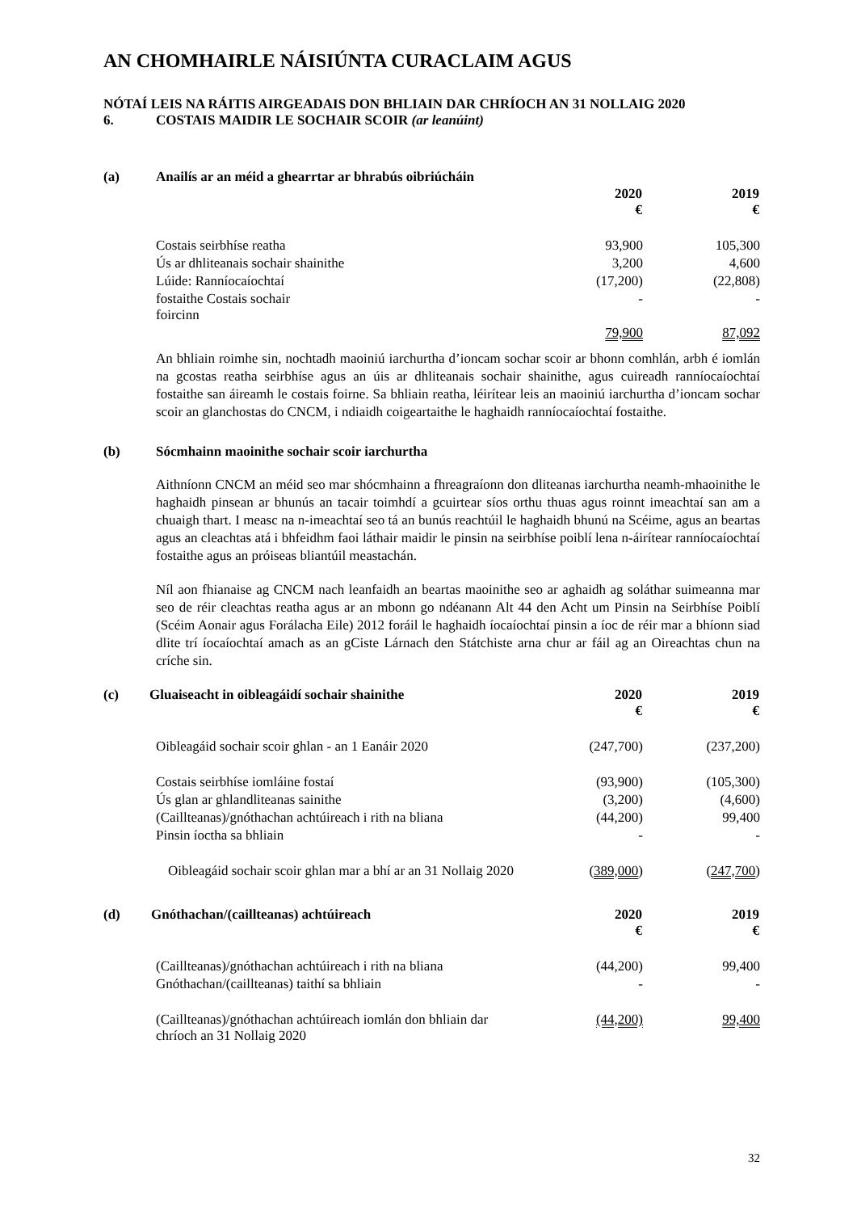AN CHOMHAIRLE NÁISIÚNTA CURACLAIM AGUS
NÓTAÍ LEIS NA RÁITIS AIRGEADAIS DON BHLIAIN DAR CHRÍOCH AN 31 NOLLAIG 2020
6. COSTAIS MAIDIR LE SOCHAIR SCOIR (ar leanúint)
(a) Anailís ar an méid a ghearrtar ar bhrabús oibriúcháin
| | 2020 € | 2019 € |
| --- | --- | --- |
| Costais seirbhíse reatha | 93,900 | 105,300 |
| Ús ar dhliteanais sochair shainithe | 3,200 | 4,600 |
| Lúide: Ranníocaíochtaí | (17,200) | (22,808) |
| fostaithe Costais sochair foircinn | - | - |
| | 79,900 | 87,092 |
An bhliain roimhe sin, nochtadh maoiniú iarchurtha d’ioncam sochar scoir ar bhonn comhlán, arbh é iomlán na gcostas reatha seirbhíse agus an úis ar dhliteanais sochair shainithe, agus cuireadh ranníocaíochtaí fostaithe san áireamh le costais foirne. Sa bhliain reatha, léirítear leis an maoiniú iarchurtha d’ioncam sochar scoir an glanchostas do CNCM, i ndiaidh coigeartaithe le haghaidh ranníocaíochtaí fostaithe.
(b) Sócmhainn maoinithe sochair scoir iarchurtha
Aithníonn CNCM an méid seo mar shócmhainn a fhreagraíonn don dliteanas iarchurtha neamh-mhaoinithe le haghaidh pinsean ar bhunús an tacair toimhdí a gcuirtear síos orthu thuas agus roinnt imeachtaí san am a chuaigh thart. I measc na n-imeachtaí seo tá an bunús reachtúil le haghaidh bhunú na Scéime, agus an beartas agus an cleachtas atá i bhfeidhm faoi láthair maidir le pinsin na seirbhíse poiblí lena n-áirítear ranníocaíochtaí fostaithe agus an próiseas bliantúil meastachán.
Níl aon fhianaise ag CNCM nach leanfaidh an beartas maoinithe seo ar aghaidh ag soláthar suimeanna mar seo de réir cleachtas reatha agus ar an mbonn go ndéanann Alt 44 den Acht um Pinsin na Seirbhíse Poiblí (Scéim Aonair agus Forálacha Eile) 2012 foráil le haghaidh íocaíochtaí pinsin a íoc de réir mar a bhíonn siad dlite trí íocaíochtaí amach as an gCiste Lárnach den Státchiste arna chur ar fáil ag an Oireachtas chun na críche sin.
| (c) Gluaiseacht in oibleagáidí sochair shainithe | 2020 € | 2019 € |
| Oibleagáid sochair scoir ghlan - an 1 Eanáir 2020 | (247,700) | (237,200) |
| Costais seirbhíse iomláine fostaí | (93,900) | (105,300) |
| Ús glan ar ghlandliteanas sainithe | (3,200) | (4,600) |
| (Caillteanas)/gnóthachan achtúireach i rith na bliana | (44,200) | 99,400 |
| Pinsin íoctha sa bhliain | - | - |
| Oibleagáid sochair scoir ghlan mar a bhí ar an 31 Nollaig 2020 | ( 389,000 ) | ( 247,700 ) |
| (d) Gnóthachan/(caillteanas) achtúireach | 2020 € | 2019 € |
| (Caillteanas)/gnóthachan achtúireach i rith na bliana | (44,200) | 99,400 |
| Gnóthachan/(caillteanas) taithí sa bhliain | - | - |
| (Caillteanas)/gnóthachan achtúireach iomlán don bhliain dar chríoch an 31 Nollaig 2020 | (44,200) | 99,400 |
32